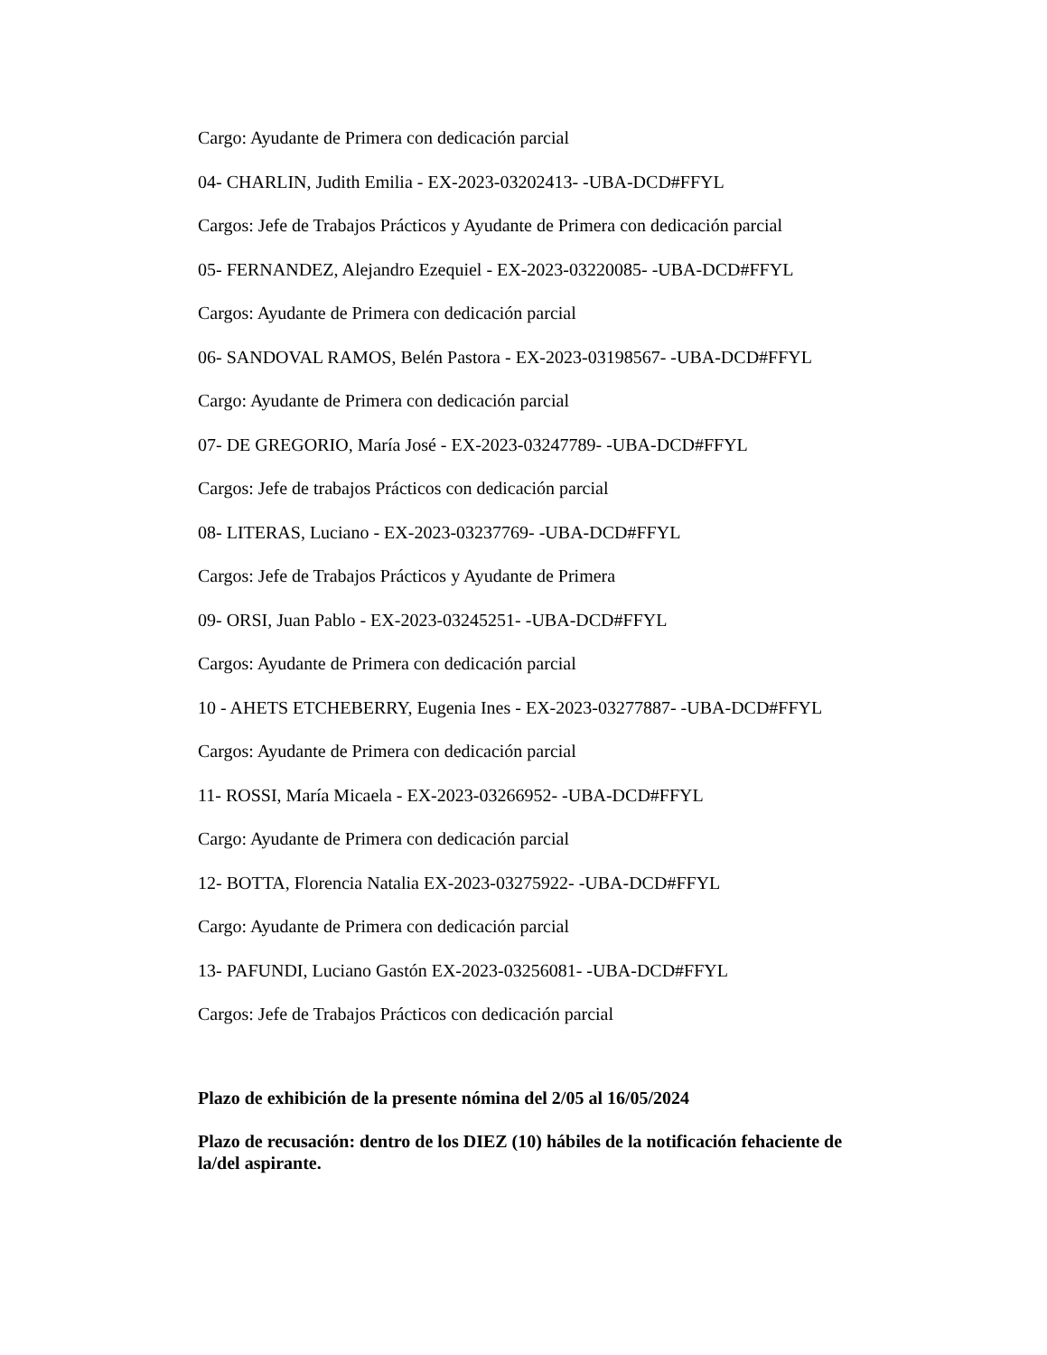Cargo: Ayudante de Primera con dedicación parcial
04- CHARLIN, Judith Emilia - EX-2023-03202413- -UBA-DCD#FFYL
Cargos: Jefe de Trabajos Prácticos y Ayudante de Primera con dedicación parcial
05- FERNANDEZ, Alejandro Ezequiel - EX-2023-03220085- -UBA-DCD#FFYL
Cargos: Ayudante de Primera con dedicación parcial
06- SANDOVAL RAMOS, Belén Pastora - EX-2023-03198567- -UBA-DCD#FFYL
Cargo: Ayudante de Primera con dedicación parcial
07- DE GREGORIO, María José - EX-2023-03247789- -UBA-DCD#FFYL
Cargos: Jefe de trabajos Prácticos con dedicación parcial
08- LITERAS, Luciano - EX-2023-03237769- -UBA-DCD#FFYL
Cargos: Jefe de Trabajos Prácticos y Ayudante de Primera
09- ORSI, Juan Pablo - EX-2023-03245251- -UBA-DCD#FFYL
Cargos: Ayudante de Primera con dedicación parcial
10 - AHETS ETCHEBERRY, Eugenia Ines - EX-2023-03277887- -UBA-DCD#FFYL
Cargos: Ayudante de Primera con dedicación parcial
11- ROSSI, María Micaela - EX-2023-03266952- -UBA-DCD#FFYL
Cargo: Ayudante de Primera con dedicación parcial
12- BOTTA, Florencia Natalia EX-2023-03275922- -UBA-DCD#FFYL
Cargo: Ayudante de Primera con dedicación parcial
13- PAFUNDI, Luciano Gastón EX-2023-03256081- -UBA-DCD#FFYL
Cargos: Jefe de Trabajos Prácticos con dedicación parcial
Plazo de exhibición de la presente nómina del 2/05 al 16/05/2024
Plazo de recusación: dentro de los DIEZ (10) hábiles de la notificación fehaciente de la/del aspirante.